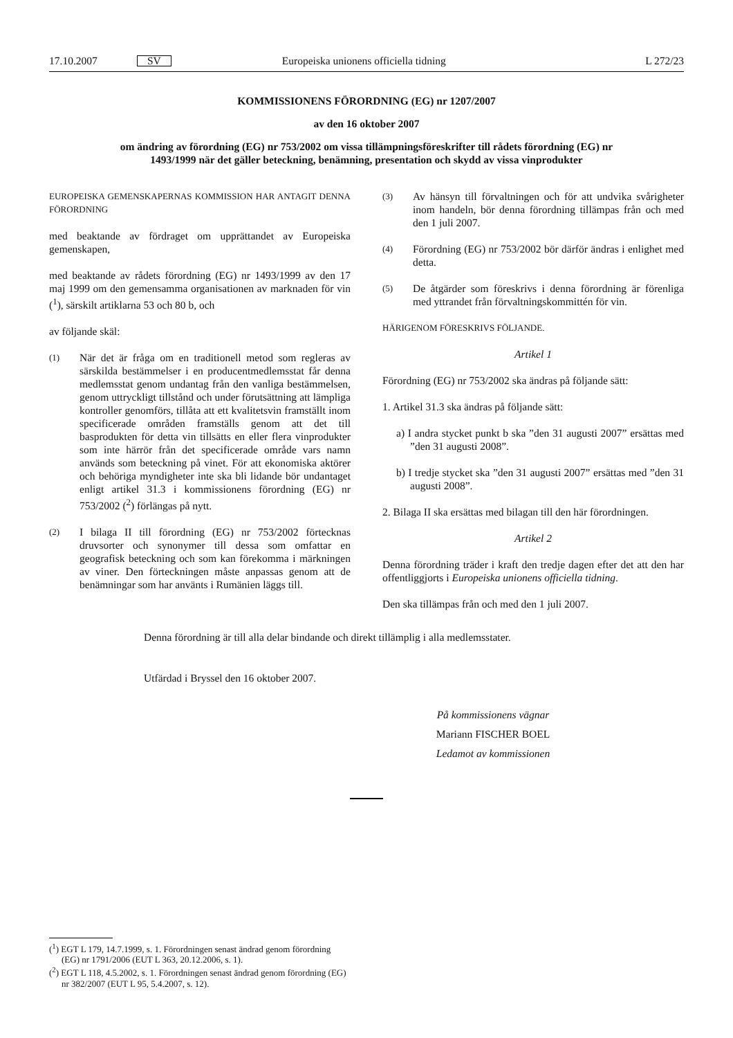17.10.2007 SV Europeiska unionens officiella tidning L 272/23
KOMMISSIONENS FÖRORDNING (EG) nr 1207/2007
av den 16 oktober 2007
om ändring av förordning (EG) nr 753/2002 om vissa tillämpningsföreskrifter till rådets förordning (EG) nr 1493/1999 när det gäller beteckning, benämning, presentation och skydd av vissa vinprodukter
EUROPEISKA GEMENSKAPERNAS KOMMISSION HAR ANTAGIT DENNA FÖRORDNING
med beaktande av fördraget om upprättandet av Europeiska gemenskapen,
med beaktande av rådets förordning (EG) nr 1493/1999 av den 17 maj 1999 om den gemensamma organisationen av marknaden för vin (<sup>1</sup>), särskilt artiklarna 53 och 80 b, och
av följande skäl:
(1) När det är fråga om en traditionell metod som regleras av särskilda bestämmelser i en producentmedlemsstat får denna medlemsstat genom undantag från den vanliga bestämmelsen, genom uttryckligt tillstånd och under förutsättning att lämpliga kontroller genomförs, tillåta att ett kvalitetsvin framställt inom specificerade områden framställs genom att det till basprodukten för detta vin tillsätts en eller flera vinprodukter som inte härrör från det specificerade område vars namn används som beteckning på vinet. För att ekonomiska aktörer och behöriga myndigheter inte ska bli lidande bör undantaget enligt artikel 31.3 i kommissionens förordning (EG) nr 753/2002 (<sup>2</sup>) förlängas på nytt.
(2) I bilaga II till förordning (EG) nr 753/2002 förtecknas druvsorter och synonymer till dessa som omfattar en geografisk beteckning och som kan förekomma i märkningen av viner. Den förteckningen måste anpassas genom att de benämningar som har använts i Rumänien läggs till.
(3) Av hänsyn till förvaltningen och för att undvika svårigheter inom handeln, bör denna förordning tillämpas från och med den 1 juli 2007.
(4) Förordning (EG) nr 753/2002 bör därför ändras i enlighet med detta.
(5) De åtgärder som föreskrivs i denna förordning är förenliga med yttrandet från förvaltningskommittén för vin.
HÄRIGENOM FÖRESKRIVS FÖLJANDE.
Artikel 1
Förordning (EG) nr 753/2002 ska ändras på följande sätt:
1. Artikel 31.3 ska ändras på följande sätt:
a) I andra stycket punkt b ska ”den 31 augusti 2007” ersättas med ”den 31 augusti 2008”.
b) I tredje stycket ska ”den 31 augusti 2007” ersättas med ”den 31 augusti 2008”.
2. Bilaga II ska ersättas med bilagan till den här förordningen.
Artikel 2
Denna förordning träder i kraft den tredje dagen efter det att den har offentliggjorts i Europeiska unionens officiella tidning.
Den ska tillämpas från och med den 1 juli 2007.
Denna förordning är till alla delar bindande och direkt tillämplig i alla medlemsstater.
Utfärdad i Bryssel den 16 oktober 2007.
På kommissionens vägnar
Mariann FISCHER BOEL
Ledamot av kommissionen
(<sup>1</sup>) EGT L 179, 14.7.1999, s. 1. Förordningen senast ändrad genom förordning (EG) nr 1791/2006 (EUT L 363, 20.12.2006, s. 1).
(<sup>2</sup>) EGT L 118, 4.5.2002, s. 1. Förordningen senast ändrad genom förordning (EG) nr 382/2007 (EUT L 95, 5.4.2007, s. 12).